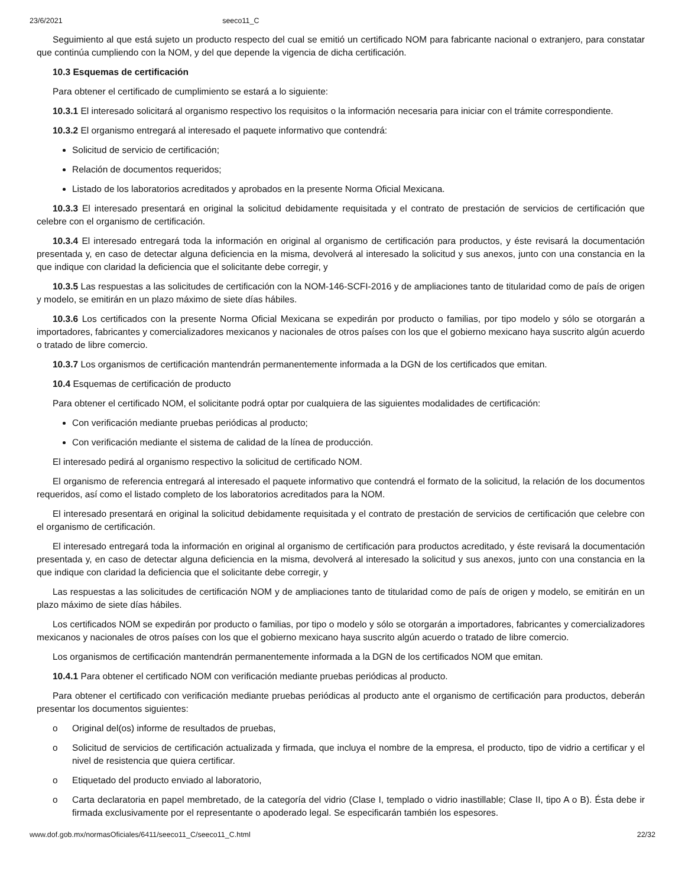23/6/2021 seeco11_C
Seguimiento al que está sujeto un producto respecto del cual se emitió un certificado NOM para fabricante nacional o extranjero, para constatar que continúa cumpliendo con la NOM, y del que depende la vigencia de dicha certificación.
10.3 Esquemas de certificación
Para obtener el certificado de cumplimiento se estará a lo siguiente:
10.3.1 El interesado solicitará al organismo respectivo los requisitos o la información necesaria para iniciar con el trámite correspondiente.
10.3.2 El organismo entregará al interesado el paquete informativo que contendrá:
Solicitud de servicio de certificación;
Relación de documentos requeridos;
Listado de los laboratorios acreditados y aprobados en la presente Norma Oficial Mexicana.
10.3.3 El interesado presentará en original la solicitud debidamente requisitada y el contrato de prestación de servicios de certificación que celebre con el organismo de certificación.
10.3.4 El interesado entregará toda la información en original al organismo de certificación para productos, y éste revisará la documentación presentada y, en caso de detectar alguna deficiencia en la misma, devolverá al interesado la solicitud y sus anexos, junto con una constancia en la que indique con claridad la deficiencia que el solicitante debe corregir, y
10.3.5 Las respuestas a las solicitudes de certificación con la NOM-146-SCFI-2016 y de ampliaciones tanto de titularidad como de país de origen y modelo, se emitirán en un plazo máximo de siete días hábiles.
10.3.6 Los certificados con la presente Norma Oficial Mexicana se expedirán por producto o familias, por tipo modelo y sólo se otorgarán a importadores, fabricantes y comercializadores mexicanos y nacionales de otros países con los que el gobierno mexicano haya suscrito algún acuerdo o tratado de libre comercio.
10.3.7 Los organismos de certificación mantendrán permanentemente informada a la DGN de los certificados que emitan.
10.4 Esquemas de certificación de producto
Para obtener el certificado NOM, el solicitante podrá optar por cualquiera de las siguientes modalidades de certificación:
Con verificación mediante pruebas periódicas al producto;
Con verificación mediante el sistema de calidad de la línea de producción.
El interesado pedirá al organismo respectivo la solicitud de certificado NOM.
El organismo de referencia entregará al interesado el paquete informativo que contendrá el formato de la solicitud, la relación de los documentos requeridos, así como el listado completo de los laboratorios acreditados para la NOM.
El interesado presentará en original la solicitud debidamente requisitada y el contrato de prestación de servicios de certificación que celebre con el organismo de certificación.
El interesado entregará toda la información en original al organismo de certificación para productos acreditado, y éste revisará la documentación presentada y, en caso de detectar alguna deficiencia en la misma, devolverá al interesado la solicitud y sus anexos, junto con una constancia en la que indique con claridad la deficiencia que el solicitante debe corregir, y
Las respuestas a las solicitudes de certificación NOM y de ampliaciones tanto de titularidad como de país de origen y modelo, se emitirán en un plazo máximo de siete días hábiles.
Los certificados NOM se expedirán por producto o familias, por tipo o modelo y sólo se otorgarán a importadores, fabricantes y comercializadores mexicanos y nacionales de otros países con los que el gobierno mexicano haya suscrito algún acuerdo o tratado de libre comercio.
Los organismos de certificación mantendrán permanentemente informada a la DGN de los certificados NOM que emitan.
10.4.1 Para obtener el certificado NOM con verificación mediante pruebas periódicas al producto.
Para obtener el certificado con verificación mediante pruebas periódicas al producto ante el organismo de certificación para productos, deberán presentar los documentos siguientes:
o Original del(os) informe de resultados de pruebas,
o Solicitud de servicios de certificación actualizada y firmada, que incluya el nombre de la empresa, el producto, tipo de vidrio a certificar y el nivel de resistencia que quiera certificar.
o Etiquetado del producto enviado al laboratorio,
o Carta declaratoria en papel membretado, de la categoría del vidrio (Clase I, templado o vidrio inastillable; Clase II, tipo A o B). Ésta debe ir firmada exclusivamente por el representante o apoderado legal. Se especificarán también los espesores.
www.dof.gob.mx/normasOficiales/6411/seeco11_C/seeco11_C.html 22/32